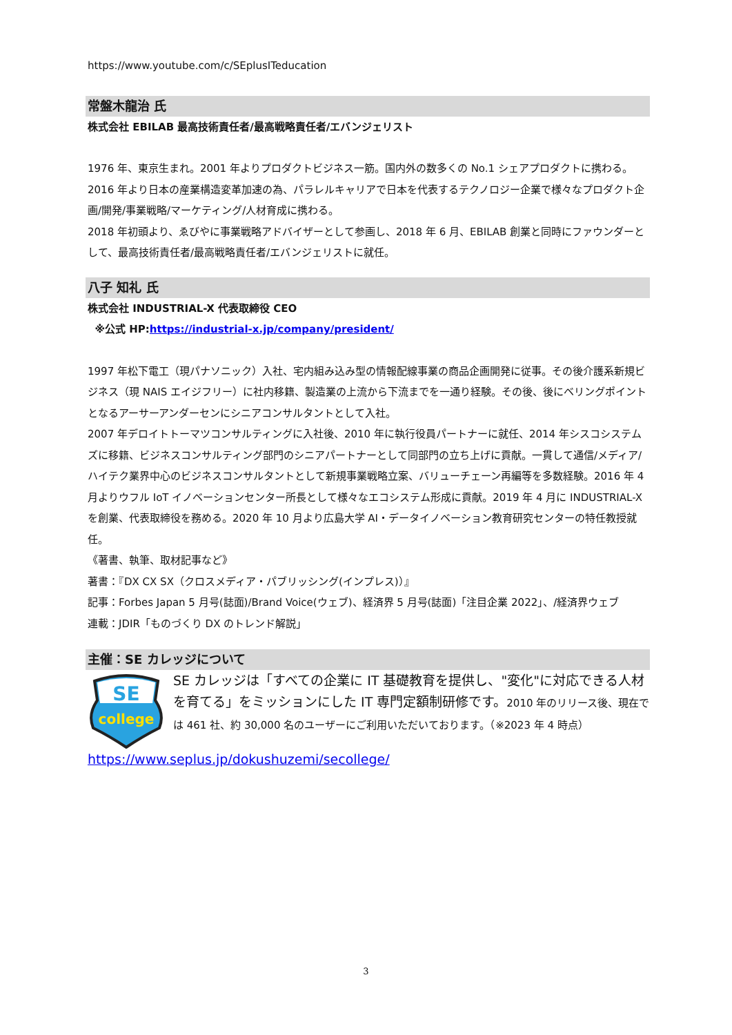https://www.youtube.com/c/SEplusITeducation
常盤木龍治 氏
株式会社 EBILAB 最高技術責任者/最高戦略責任者/エバンジェリスト
1976 年、東京生まれ。2001 年よりプロダクトビジネス一筋。国内外の数多くの No.1 シェアプロダクトに携わる。
2016 年より日本の産業構造変革加速の為、パラレルキャリアで日本を代表するテクノロジー企業で様々なプロダクト企画/開発/事業戦略/マーケティング/人材育成に携わる。
2018 年初頭より、ゑびやに事業戦略アドバイザーとして参画し、2018 年 6 月、EBILAB 創業と同時にファウンダーとして、最高技術責任者/最高戦略責任者/エバンジェリストに就任。
八子 知礼 氏
株式会社 INDUSTRIAL-X 代表取締役 CEO
※公式 HP:https://industrial-x.jp/company/president/
1997 年松下電工（現パナソニック）入社、宅内組み込み型の情報配線事業の商品企画開発に従事。その後介護系新規ビジネス（現 NAIS エイジフリー）に社内移籍、製造業の上流から下流までを一通り経験。その後、後にベリングポイントとなるアーサーアンダーセンにシニアコンサルタントとして入社。
2007 年デロイトトーマツコンサルティングに入社後、2010 年に執行役員パートナーに就任、2014 年シスコシステムズに移籍、ビジネスコンサルティング部門のシニアパートナーとして同部門の立ち上げに貢献。一貫して通信/メディア/ハイテク業界中心のビジネスコンサルタントとして新規事業戦略立案、バリューチェーン再編等を多数経験。2016 年 4 月よりウフル IoT イノベーションセンター所長として様々なエコシステム形成に貢献。2019 年 4 月に INDUSTRIAL-X を創業、代表取締役を務める。2020 年 10 月より広島大学 AI・データイノベーション教育研究センターの特任教授就任。
《著書、執筆、取材記事など》
著書：『DX CX SX（クロスメディア・パブリッシング(インプレス)）』
記事：Forbes Japan 5 月号(誌面)/Brand Voice(ウェブ)、経済界 5 月号(誌面)「注目企業 2022」、/経済界ウェブ
連載：JDIR「ものづくり DX のトレンド解説」
主催：SE カレッジについて
SE
college
SE カレッジは「すべての企業に IT 基礎教育を提供し、"変化"に対応できる人材を育てる」をミッションにした IT 専門定額制研修です。2010 年のリリース後、現在では 461 社、約 30,000 名のユーザーにご利用いただいております。（※2023 年 4 時点）
https://www.seplus.jp/dokushuzemi/secollege/
3